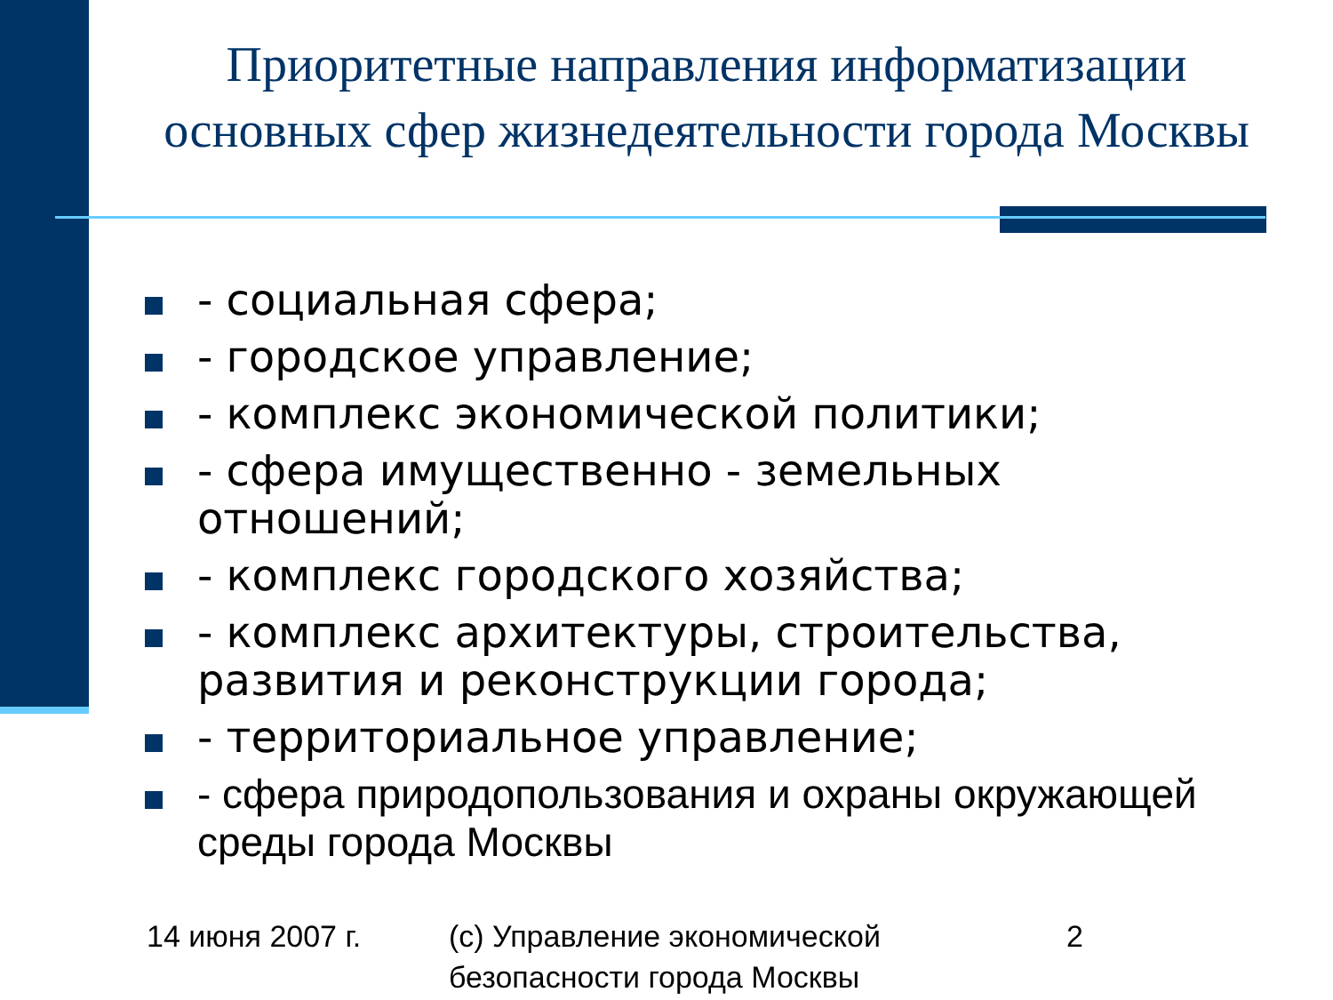Приоритетные направления информатизации основных сфер жизнедеятельности города Москвы
- социальная сфера;
- городское управление;
- комплекс экономической политики;
- сфера имущественно - земельных отношений;
- комплекс городского хозяйства;
- комплекс архитектуры, строительства, развития и реконструкции города;
- территориальное управление;
- сфера природопользования и охраны окружающей среды города Москвы
14 июня 2007 г.
(c) Управление экономической
безопасности города Москвы
2